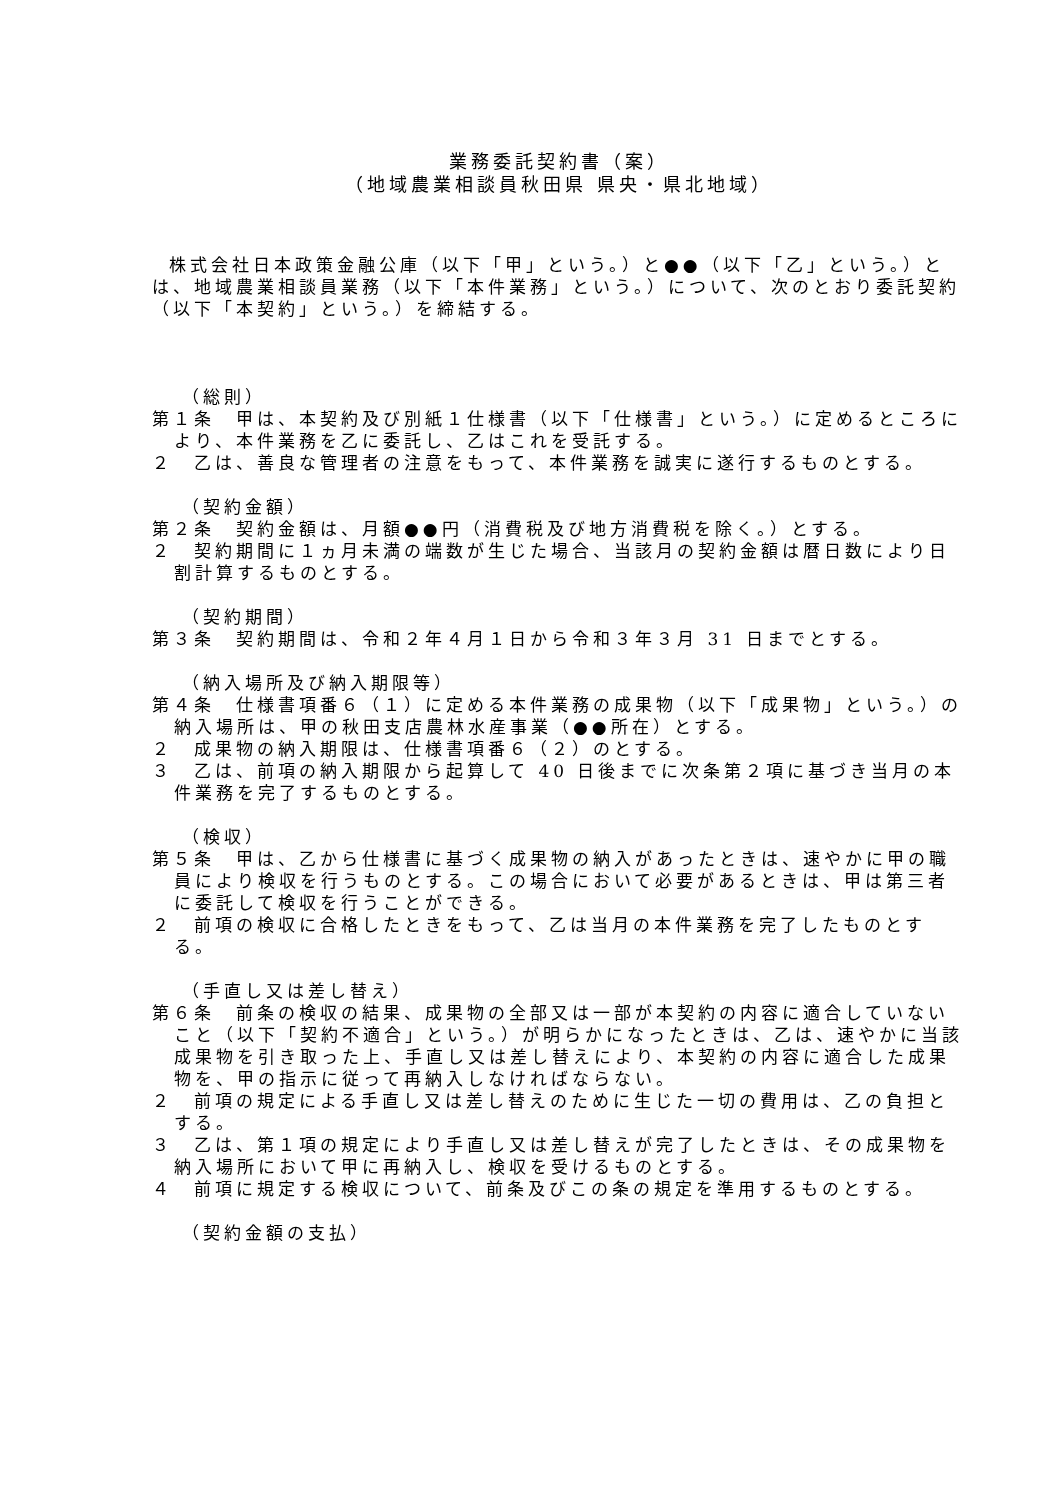業務委託契約書（案）
（地域農業相談員秋田県 県央・県北地域）
株式会社日本政策金融公庫（以下「甲」という。）と●●（以下「乙」という。）とは、地域農業相談員業務（以下「本件業務」という。）について、次のとおり委託契約（以下「本契約」という。）を締結する。
（総則）
第１条　甲は、本契約及び別紙１仕様書（以下「仕様書」という。）に定めるところにより、本件業務を乙に委託し、乙はこれを受託する。
２　乙は、善良な管理者の注意をもって、本件業務を誠実に遂行するものとする。
（契約金額）
第２条　契約金額は、月額●●円（消費税及び地方消費税を除く。）とする。
２　契約期間に１ヵ月未満の端数が生じた場合、当該月の契約金額は暦日数により日割計算するものとする。
（契約期間）
第３条　契約期間は、令和２年４月１日から令和３年３月 31 日までとする。
（納入場所及び納入期限等）
第４条　仕様書項番６（１）に定める本件業務の成果物（以下「成果物」という。）の納入場所は、甲の秋田支店農林水産事業（●●所在）とする。
２　成果物の納入期限は、仕様書項番６（２）のとする。
３　乙は、前項の納入期限から起算して 40 日後までに次条第２項に基づき当月の本件業務を完了するものとする。
（検収）
第５条　甲は、乙から仕様書に基づく成果物の納入があったときは、速やかに甲の職員により検収を行うものとする。この場合において必要があるときは、甲は第三者に委託して検収を行うことができる。
２　前項の検収に合格したときをもって、乙は当月の本件業務を完了したものとする。
（手直し又は差し替え）
第６条　前条の検収の結果、成果物の全部又は一部が本契約の内容に適合していないこと（以下「契約不適合」という。）が明らかになったときは、乙は、速やかに当該成果物を引き取った上、手直し又は差し替えにより、本契約の内容に適合した成果物を、甲の指示に従って再納入しなければならない。
２　前項の規定による手直し又は差し替えのために生じた一切の費用は、乙の負担とする。
３　乙は、第１項の規定により手直し又は差し替えが完了したときは、その成果物を納入場所において甲に再納入し、検収を受けるものとする。
４　前項に規定する検収について、前条及びこの条の規定を準用するものとする。
（契約金額の支払）